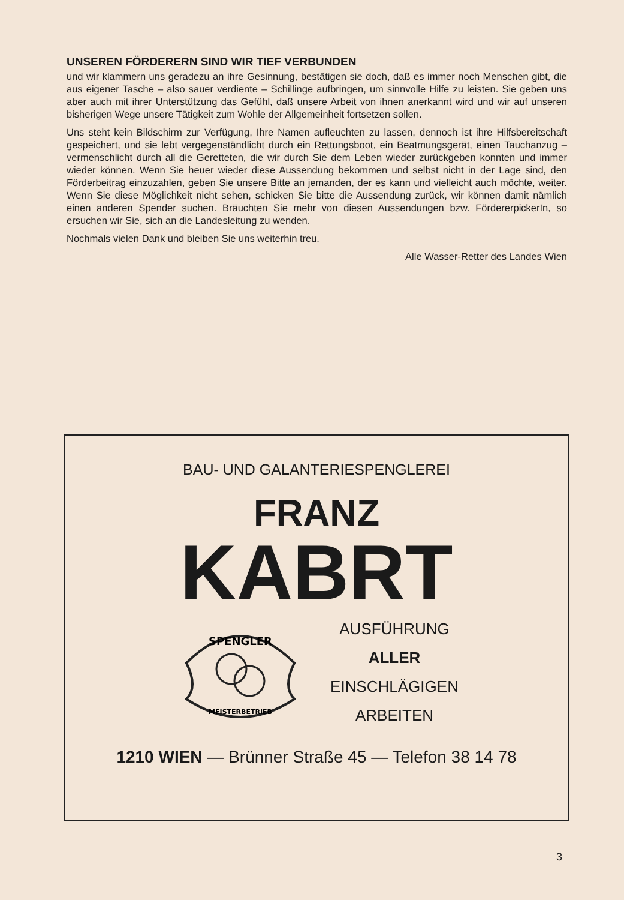UNSEREN FÖRDERERN SIND WIR TIEF VERBUNDEN
und wir klammern uns geradezu an ihre Gesinnung, bestätigen sie doch, daß es immer noch Menschen gibt, die aus eigener Tasche – also sauer verdiente – Schillinge aufbringen, um sinnvolle Hilfe zu leisten. Sie geben uns aber auch mit ihrer Unterstützung das Gefühl, daß unsere Arbeit von ihnen anerkannt wird und wir auf unseren bisherigen Wege unsere Tätigkeit zum Wohle der Allgemeinheit fortsetzen sollen.
Uns steht kein Bildschirm zur Verfügung, Ihre Namen aufleuchten zu lassen, dennoch ist ihre Hilfsbereitschaft gespeichert, und sie lebt vergegenständlicht durch ein Rettungsboot, ein Beatmungsgerät, einen Tauchanzug – vermenschlicht durch all die Geretteten, die wir durch Sie dem Leben wieder zurückgeben konnten und immer wieder können. Wenn Sie heuer wieder diese Aussendung bekommen und selbst nicht in der Lage sind, den Förderbeitrag einzuzahlen, geben Sie unsere Bitte an jemanden, der es kann und vielleicht auch möchte, weiter. Wenn Sie diese Möglichkeit nicht sehen, schicken Sie bitte die Aussendung zurück, wir können damit nämlich einen anderen Spender suchen. Bräuchten Sie mehr von diesen Aussendungen bzw. FördererpickerIn, so ersuchen wir Sie, sich an die Landesleitung zu wenden.
Nochmals vielen Dank und bleiben Sie uns weiterhin treu.
Alle Wasser-Retter des Landes Wien
BAU- UND GALANTERIESPENGLEREI
FRANZ
KABRT
SPENGLER
MEISTERBETRIEB
AUSFÜHRUNG
ALLER
EINSCHLÄGIGEN
ARBEITEN
1210 WIEN — Brünner Straße 45 — Telefon 38 14 78
3